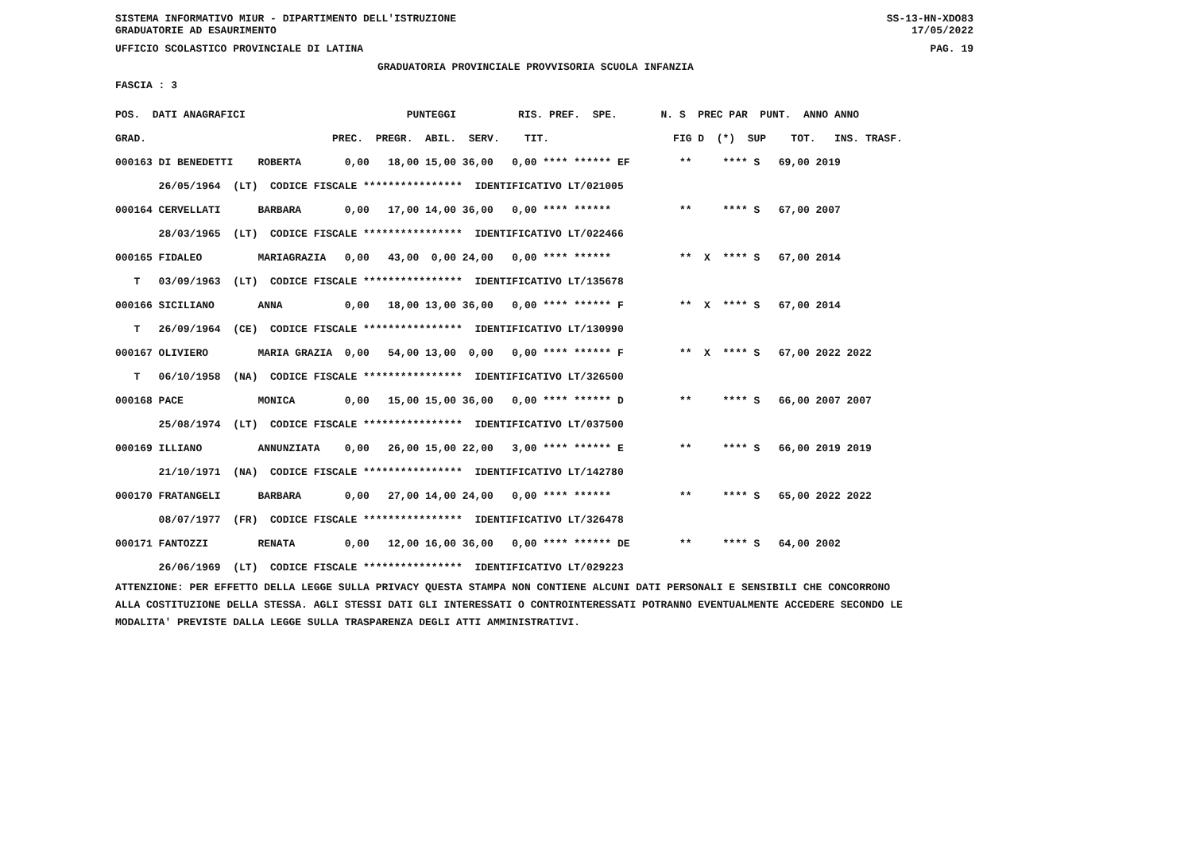SISTEMA INFORMATIVO MIUR - DIPARTIMENTO DELL'ISTRUZIONE SS-13-HN-XDO83
GRADUATORIE AD ESAURIMENTO 17/05/2022
UFFICIO SCOLASTICO PROVINCIALE DI LATINA PAG. 19
GRADUATORIA PROVINCIALE PROVVISORIA SCUOLA INFANZIA
FASCIA : 3
| POS. DATI ANAGRAFICI PUNTEGGI RIS. PREF. SPE. N. S PREC PAR PUNT. ANNO ANNO |
| --- |
| GRAD. PREC. PREGR. ABIL. SERV. TIT. FIG D (*) SUP TOT. INS. TRASF. |
| 000163 DI BENEDETTI ROBERTA 0,00 18,00 15,00 36,00 0,00 **** ****** EF ** **** S 69,00 2019 |
| 26/05/1964 (LT) CODICE FISCALE **************** IDENTIFICATIVO LT/021005 |
| 000164 CERVELLATI BARBARA 0,00 17,00 14,00 36,00 0,00 **** ****** ** **** S 67,00 2007 |
| 28/03/1965 (LT) CODICE FISCALE **************** IDENTIFICATIVO LT/022466 |
| 000165 FIDALEO MARIAGRAZIA 0,00 43,00 0,00 24,00 0,00 **** ****** ** X **** S 67,00 2014 |
| T 03/09/1963 (LT) CODICE FISCALE **************** IDENTIFICATIVO LT/135678 |
| 000166 SICILIANO ANNA 0,00 18,00 13,00 36,00 0,00 **** ****** F ** X **** S 67,00 2014 |
| T 26/09/1964 (CE) CODICE FISCALE **************** IDENTIFICATIVO LT/130990 |
| 000167 OLIVIERO MARIA GRAZIA 0,00 54,00 13,00 0,00 0,00 **** ****** F ** X **** S 67,00 2022 2022 |
| T 06/10/1958 (NA) CODICE FISCALE **************** IDENTIFICATIVO LT/326500 |
| 000168 PACE MONICA 0,00 15,00 15,00 36,00 0,00 **** ****** D ** **** S 66,00 2007 2007 |
| 25/08/1974 (LT) CODICE FISCALE **************** IDENTIFICATIVO LT/037500 |
| 000169 ILLIANO ANNUNZIATA 0,00 26,00 15,00 22,00 3,00 **** ****** E ** **** S 66,00 2019 2019 |
| 21/10/1971 (NA) CODICE FISCALE **************** IDENTIFICATIVO LT/142780 |
| 000170 FRATANGELI BARBARA 0,00 27,00 14,00 24,00 0,00 **** ****** ** **** S 65,00 2022 2022 |
| 08/07/1977 (FR) CODICE FISCALE **************** IDENTIFICATIVO LT/326478 |
| 000171 FANTOZZI RENATA 0,00 12,00 16,00 36,00 0,00 **** ****** DE ** **** S 64,00 2002 |
| 26/06/1969 (LT) CODICE FISCALE **************** IDENTIFICATIVO LT/029223 |
ATTENZIONE: PER EFFETTO DELLA LEGGE SULLA PRIVACY QUESTA STAMPA NON CONTIENE ALCUNI DATI PERSONALI E SENSIBILI CHE CONCORRONO ALLA COSTITUZIONE DELLA STESSA. AGLI STESSI DATI GLI INTERESSATI O CONTROINTERESSATI POTRANNO EVENTUALMENTE ACCEDERE SECONDO LE MODALITA' PREVISTE DALLA LEGGE SULLA TRASPARENZA DEGLI ATTI AMMINISTRATIVI.